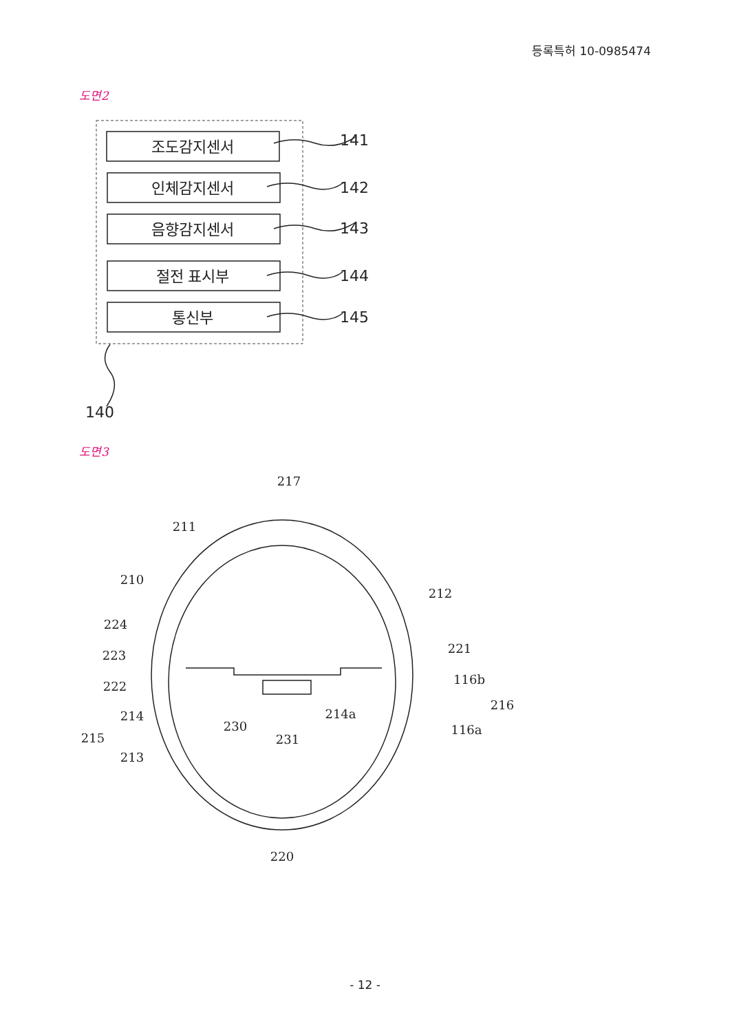등록특허 10-0985474
도면2
조도감지센서
인체감지센서
음향감지센서
절전 표시부
통신부
141
142
143
144
145
140
도면3
217
211
210
212
224
223
222
221
116b
216
214
215
213
230
231
214a
116a
220
- 12 -